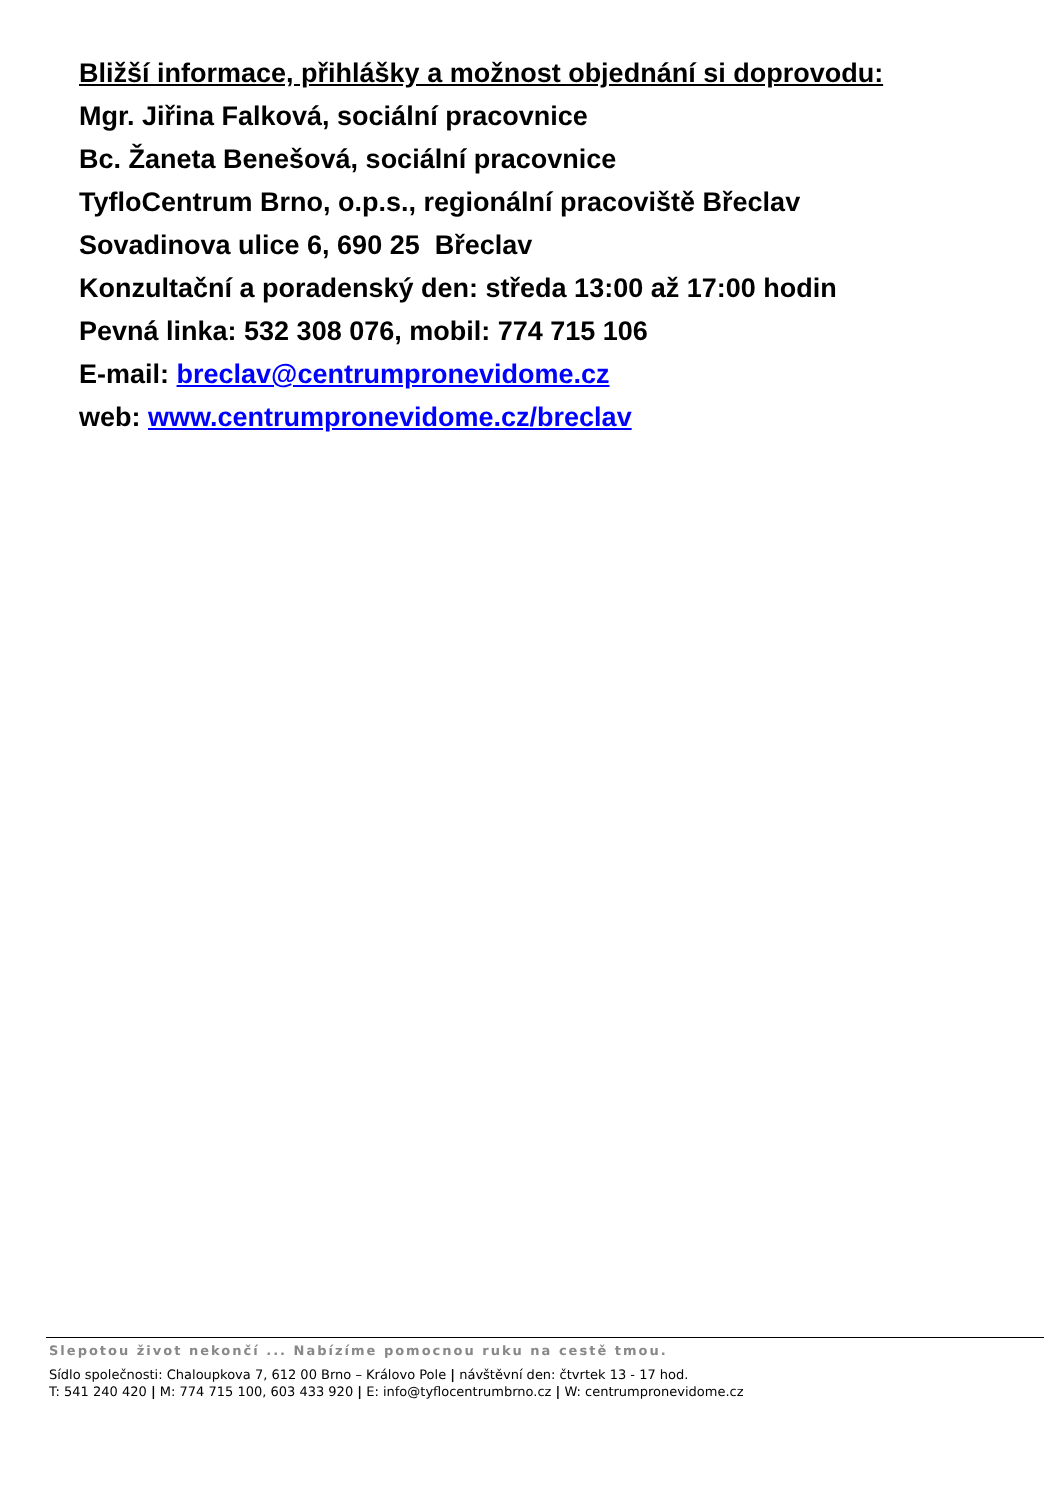Bližší informace, přihlášky a možnost objednání si doprovodu:
Mgr. Jiřina Falková, sociální pracovnice
Bc. Žaneta Benešová, sociální pracovnice
TyfloCentrum Brno, o.p.s., regionální pracoviště Břeclav
Sovadinova ulice 6, 690 25 Břeclav
Konzultační a poradenský den: středa 13:00 až 17:00 hodin
Pevná linka: 532 308 076, mobil: 774 715 106
E-mail: breclav@centrumpronevidome.cz
web: www.centrumpronevidome.cz/breclav
Slepotou život nekončí ... Nabízíme pomocnou ruku na cestě tmou.
Sídlo společnosti: Chaloupkova 7, 612 00 Brno – Královo Pole | návštěvní den: čtvrtek 13 - 17 hod.
T: 541 240 420 | M: 774 715 100, 603 433 920 | E: info@tyflocentrumbrno.cz | W: centrumpronevidome.cz